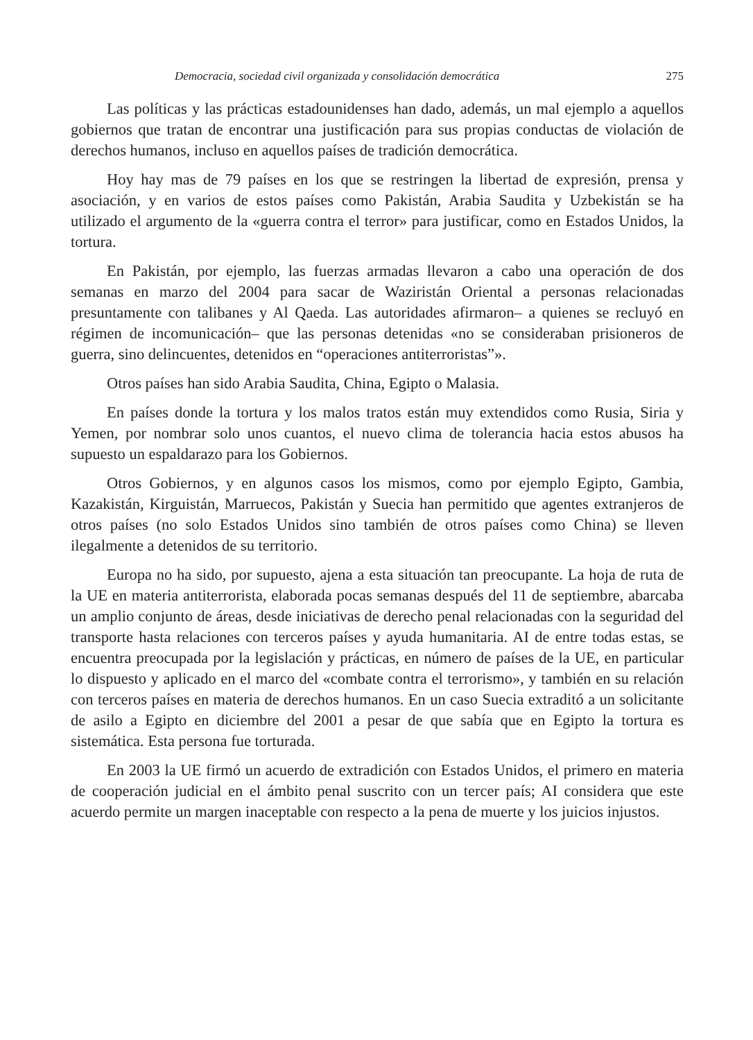Democracia, sociedad civil organizada y consolidación democrática 275
Las políticas y las prácticas estadounidenses han dado, además, un mal ejemplo a aquellos gobiernos que tratan de encontrar una justificación para sus propias conductas de violación de derechos humanos, incluso en aquellos países de tradición democrática.
Hoy hay mas de 79 países en los que se restringen la libertad de expresión, prensa y asociación, y en varios de estos países como Pakistán, Arabia Saudita y Uzbekistán se ha utilizado el argumento de la «guerra contra el terror» para justificar, como en Estados Unidos, la tortura.
En Pakistán, por ejemplo, las fuerzas armadas llevaron a cabo una operación de dos semanas en marzo del 2004 para sacar de Waziristán Oriental a personas relacionadas presuntamente con talibanes y Al Qaeda. Las autoridades afirmaron– a quienes se recluyó en régimen de incomunicación– que las personas detenidas «no se consideraban prisioneros de guerra, sino delincuentes, detenidos en “operaciones antiterroristas”».
Otros países han sido Arabia Saudita, China, Egipto o Malasia.
En países donde la tortura y los malos tratos están muy extendidos como Rusia, Siria y Yemen, por nombrar solo unos cuantos, el nuevo clima de tolerancia hacia estos abusos ha supuesto un espaldarazo para los Gobiernos.
Otros Gobiernos, y en algunos casos los mismos, como por ejemplo Egipto, Gambia, Kazakistán, Kirguistán, Marruecos, Pakistán y Suecia han permitido que agentes extranjeros de otros países (no solo Estados Unidos sino también de otros países como China) se lleven ilegalmente a detenidos de su territorio.
Europa no ha sido, por supuesto, ajena a esta situación tan preocupante. La hoja de ruta de la UE en materia antiterrorista, elaborada pocas semanas después del 11 de septiembre, abarcaba un amplio conjunto de áreas, desde iniciativas de derecho penal relacionadas con la seguridad del transporte hasta relaciones con terceros países y ayuda humanitaria. AI de entre todas estas, se encuentra preocupada por la legislación y prácticas, en número de países de la UE, en particular lo dispuesto y aplicado en el marco del «combate contra el terrorismo», y también en su relación con terceros países en materia de derechos humanos. En un caso Suecia extraditó a un solicitante de asilo a Egipto en diciembre del 2001 a pesar de que sabía que en Egipto la tortura es sistemática. Esta persona fue torturada.
En 2003 la UE firmó un acuerdo de extradición con Estados Unidos, el primero en materia de cooperación judicial en el ámbito penal suscrito con un tercer país; AI considera que este acuerdo permite un margen inaceptable con respecto a la pena de muerte y los juicios injustos.